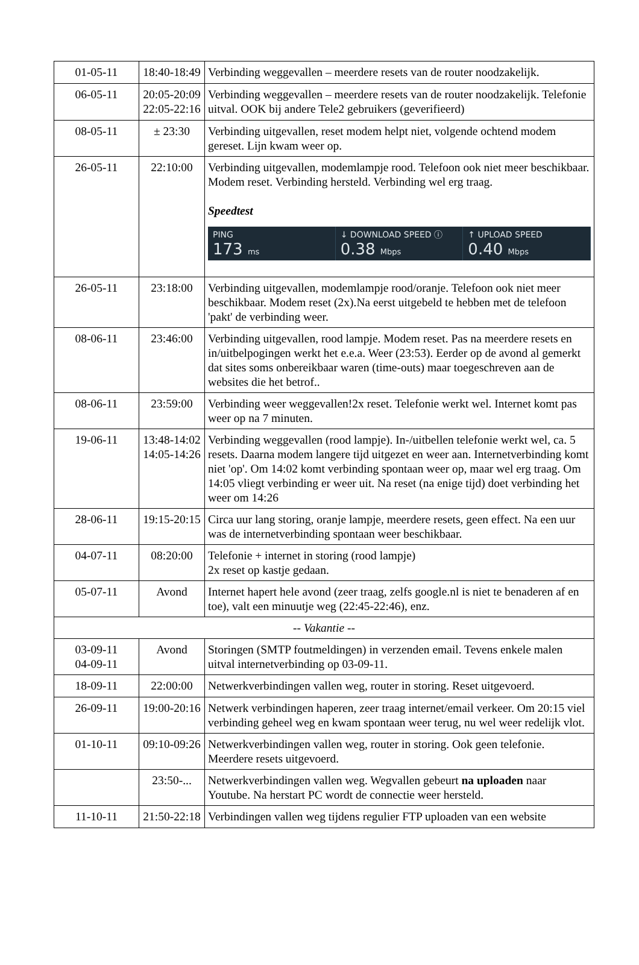| 01-05-11 | 18:40-18:49 | Verbinding weggevallen – meerdere resets van de router noodzakelijk. |
| 06-05-11 | 20:05-20:09 22:05-22:16 | Verbinding weggevallen – meerdere resets van de router noodzakelijk. Telefonie uitval. OOK bij andere Tele2 gebruikers (geverifieerd) |
| 08-05-11 | ± 23:30 | Verbinding uitgevallen, reset modem helpt niet, volgende ochtend modem gereset. Lijn kwam weer op. |
| 26-05-11 | 22:10:00 | Verbinding uitgevallen, modemlampje rood. Telefoon ook niet meer beschikbaar. Modem reset. Verbinding hersteld. Verbinding wel erg traag. Speedtest PING 173 ms ↓ DOWNLOAD SPEED ⓘ 0.38 Mbps ↑ UPLOAD SPEED 0.40 Mbps |
| 26-05-11 | 23:18:00 | Verbinding uitgevallen, modemlampje rood/oranje. Telefoon ook niet meer beschikbaar. Modem reset (2x).Na eerst uitgebeld te hebben met de telefoon 'pakt' de verbinding weer. |
| 08-06-11 | 23:46:00 | Verbinding uitgevallen, rood lampje. Modem reset. Pas na meerdere resets en in/uitbelpogingen werkt het e.e.a. Weer (23:53). Eerder op de avond al gemerkt dat sites soms onbereikbaar waren (time-outs) maar toegeschreven aan de websites die het betrof.. |
| 08-06-11 | 23:59:00 | Verbinding weer weggevallen!2x reset. Telefonie werkt wel. Internet komt pas weer op na 7 minuten. |
| 19-06-11 | 13:48-14:02 14:05-14:26 | Verbinding weggevallen (rood lampje). In-/uitbellen telefonie werkt wel, ca. 5 resets. Daarna modem langere tijd uitgezet en weer aan. Internetverbinding komt niet 'op'. Om 14:02 komt verbinding spontaan weer op, maar wel erg traag. Om 14:05 vliegt verbinding er weer uit. Na reset (na enige tijd) doet verbinding het weer om 14:26 |
| 28-06-11 | 19:15-20:15 | Circa uur lang storing, oranje lampje, meerdere resets, geen effect. Na een uur was de internetverbinding spontaan weer beschikbaar. |
| 04-07-11 | 08:20:00 | Telefonie + internet in storing (rood lampje) 2x reset op kastje gedaan. |
| 05-07-11 | Avond | Internet hapert hele avond (zeer traag, zelfs google.nl is niet te benaderen af en toe), valt een minuutje weg (22:45-22:46), enz. |
| -- Vakantie -- | | |
| 03-09-11 04-09-11 | Avond | Storingen (SMTP foutmeldingen) in verzenden email. Tevens enkele malen uitval internetverbinding op 03-09-11. |
| 18-09-11 | 22:00:00 | Netwerkverbindingen vallen weg, router in storing. Reset uitgevoerd. |
| 26-09-11 | 19:00-20:16 | Netwerk verbindingen haperen, zeer traag internet/email verkeer. Om 20:15 viel verbinding geheel weg en kwam spontaan weer terug, nu wel weer redelijk vlot. |
| 01-10-11 | 09:10-09:26 | Netwerkverbindingen vallen weg, router in storing. Ook geen telefonie. Meerdere resets uitgevoerd. |
| | 23:50-... | Netwerkverbindingen vallen weg. Wegvallen gebeurt na uploaden naar Youtube. Na herstart PC wordt de connectie weer hersteld. |
| 11-10-11 | 21:50-22:18 | Verbindingen vallen weg tijdens regulier FTP uploaden van een website |